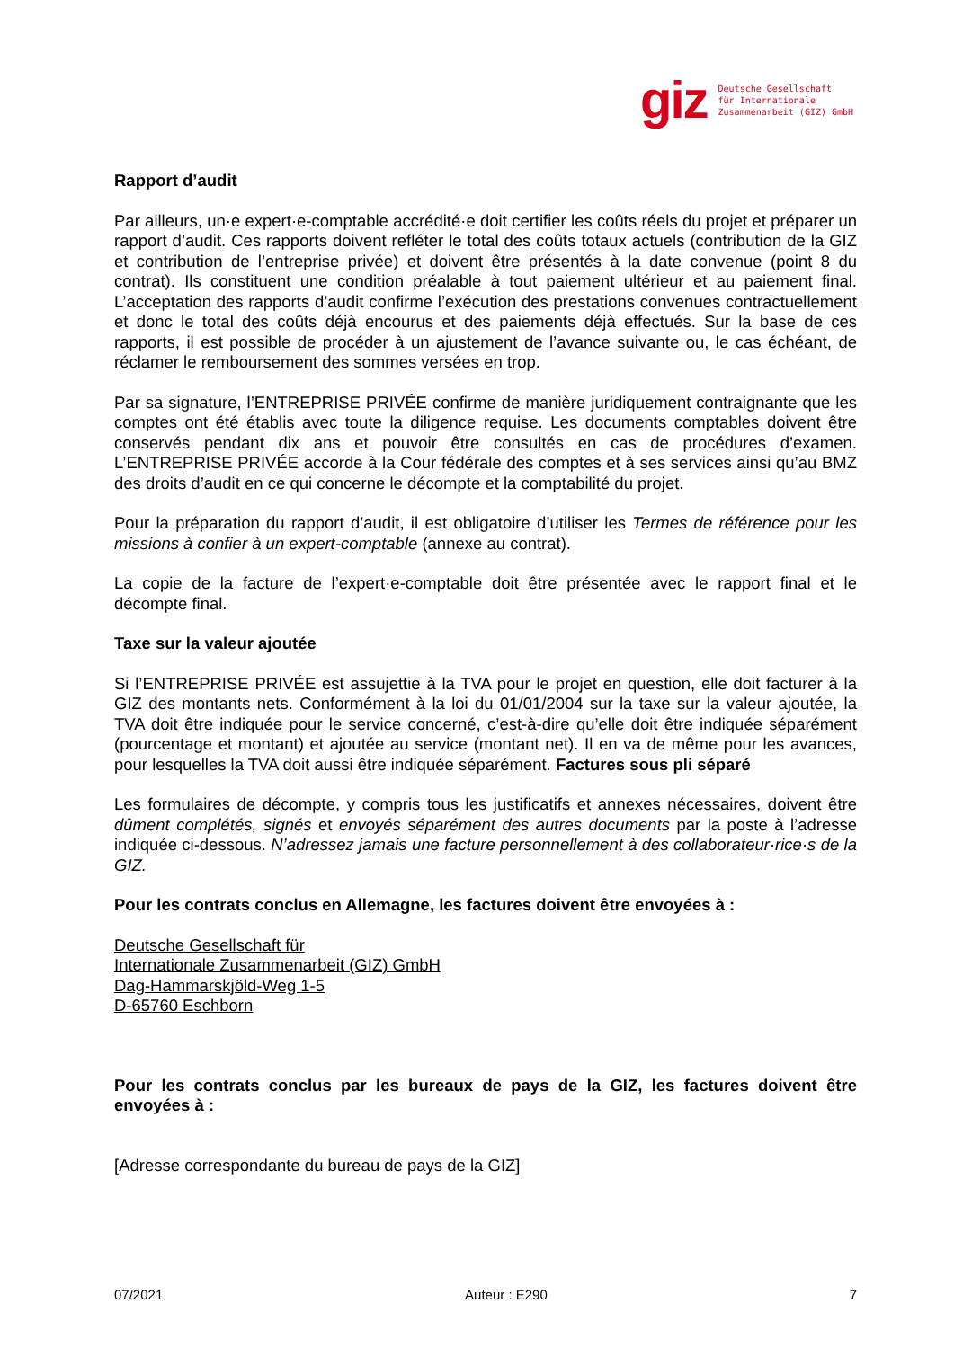giz
Deutsche Gesellschaft
für Internationale
Zusammenarbeit (GIZ) GmbH
Rapport d’audit
Par ailleurs, un·e expert·e-comptable accrédité·e doit certifier les coûts réels du projet et préparer un rapport d’audit. Ces rapports doivent refléter le total des coûts totaux actuels (contribution de la GIZ et contribution de l’entreprise privée) et doivent être présentés à la date convenue (point 8 du contrat). Ils constituent une condition préalable à tout paiement ultérieur et au paiement final. L’acceptation des rapports d’audit confirme l’exécution des prestations convenues contractuellement et donc le total des coûts déjà encourus et des paiements déjà effectués. Sur la base de ces rapports, il est possible de procéder à un ajustement de l’avance suivante ou, le cas échéant, de réclamer le remboursement des sommes versées en trop.
Par sa signature, l’ENTREPRISE PRIVÉE confirme de manière juridiquement contraignante que les comptes ont été établis avec toute la diligence requise. Les documents comptables doivent être conservés pendant dix ans et pouvoir être consultés en cas de procédures d’examen. L’ENTREPRISE PRIVÉE accorde à la Cour fédérale des comptes et à ses services ainsi qu’au BMZ des droits d’audit en ce qui concerne le décompte et la comptabilité du projet.
Pour la préparation du rapport d’audit, il est obligatoire d’utiliser les Termes de référence pour les missions à confier à un expert-comptable (annexe au contrat).
La copie de la facture de l’expert·e-comptable doit être présentée avec le rapport final et le décompte final.
Taxe sur la valeur ajoutée
Si l’ENTREPRISE PRIVÉE est assujettie à la TVA pour le projet en question, elle doit facturer à la GIZ des montants nets. Conformément à la loi du 01/01/2004 sur la taxe sur la valeur ajoutée, la TVA doit être indiquée pour le service concerné, c’est-à-dire qu’elle doit être indiquée séparément (pourcentage et montant) et ajoutée au service (montant net). Il en va de même pour les avances, pour lesquelles la TVA doit aussi être indiquée séparément. Factures sous pli séparé
Les formulaires de décompte, y compris tous les justificatifs et annexes nécessaires, doivent être dûment complétés, signés et envoyés séparément des autres documents par la poste à l’adresse indiquée ci-dessous. N’adressez jamais une facture personnellement à des collaborateur·rice·s de la GIZ.
Pour les contrats conclus en Allemagne, les factures doivent être envoyées à :
Deutsche Gesellschaft für
Internationale Zusammenarbeit (GIZ) GmbH
Dag-Hammarskjöld-Weg 1-5
D-65760 Eschborn
Pour les contrats conclus par les bureaux de pays de la GIZ, les factures doivent être envoyées à :
[Adresse correspondante du bureau de pays de la GIZ]
07/2021 Auteur : E290 7